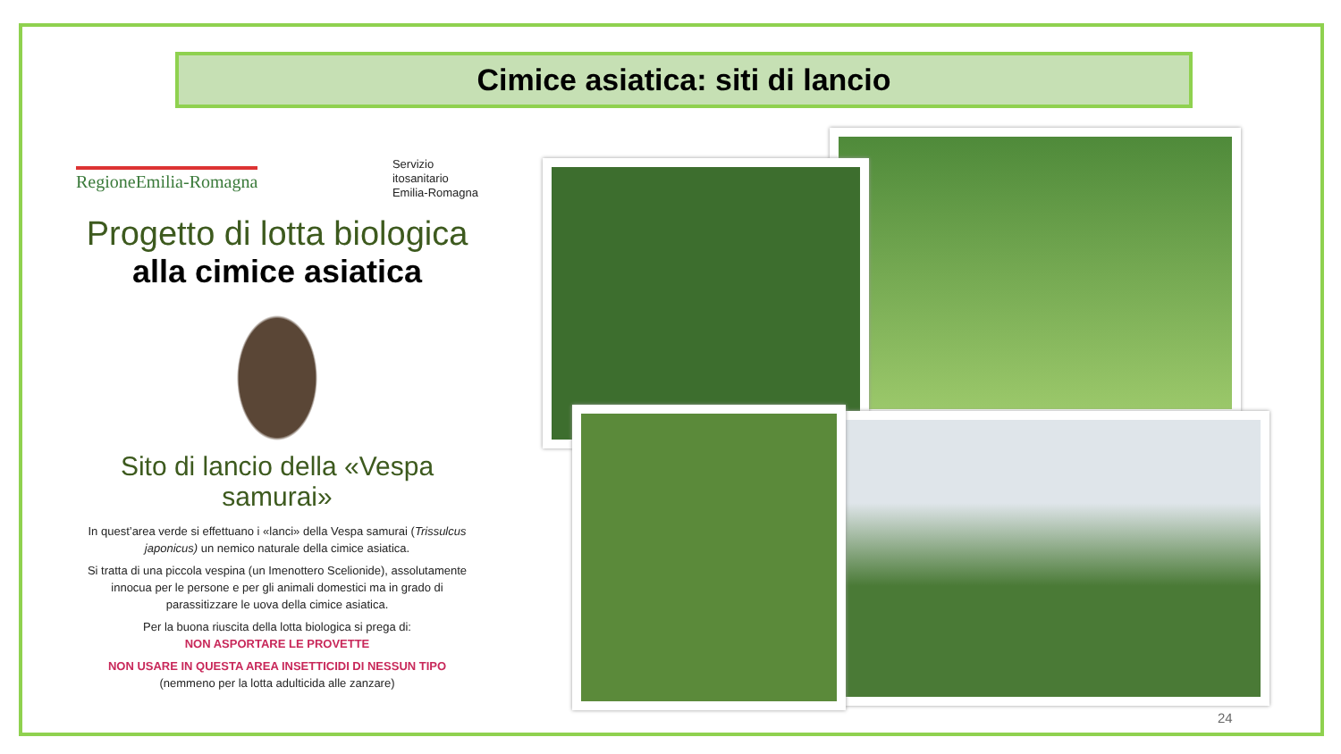Cimice asiatica: siti di lancio
RegioneEmilia-Romagna
Servizio
itosanitario
Emilia-Romagna
Progetto di lotta biologica
alla cimice asiatica
Sito di lancio della «Vespa samurai»
In quest’area verde si effettuano i «lanci» della Vespa samurai (Trissulcus japonicus) un nemico naturale della cimice asiatica.
Si tratta di una piccola vespina (un Imenottero Scelionide), assolutamente innocua per le persone e per gli animali domestici ma in grado di parassitizzare le uova della cimice asiatica.
Per la buona riuscita della lotta biologica si prega di:
NON ASPORTARE LE PROVETTE
NON USARE IN QUESTA AREA INSETTICIDI DI NESSUN TIPO
(nemmeno per la lotta adulticida alle zanzare)
24